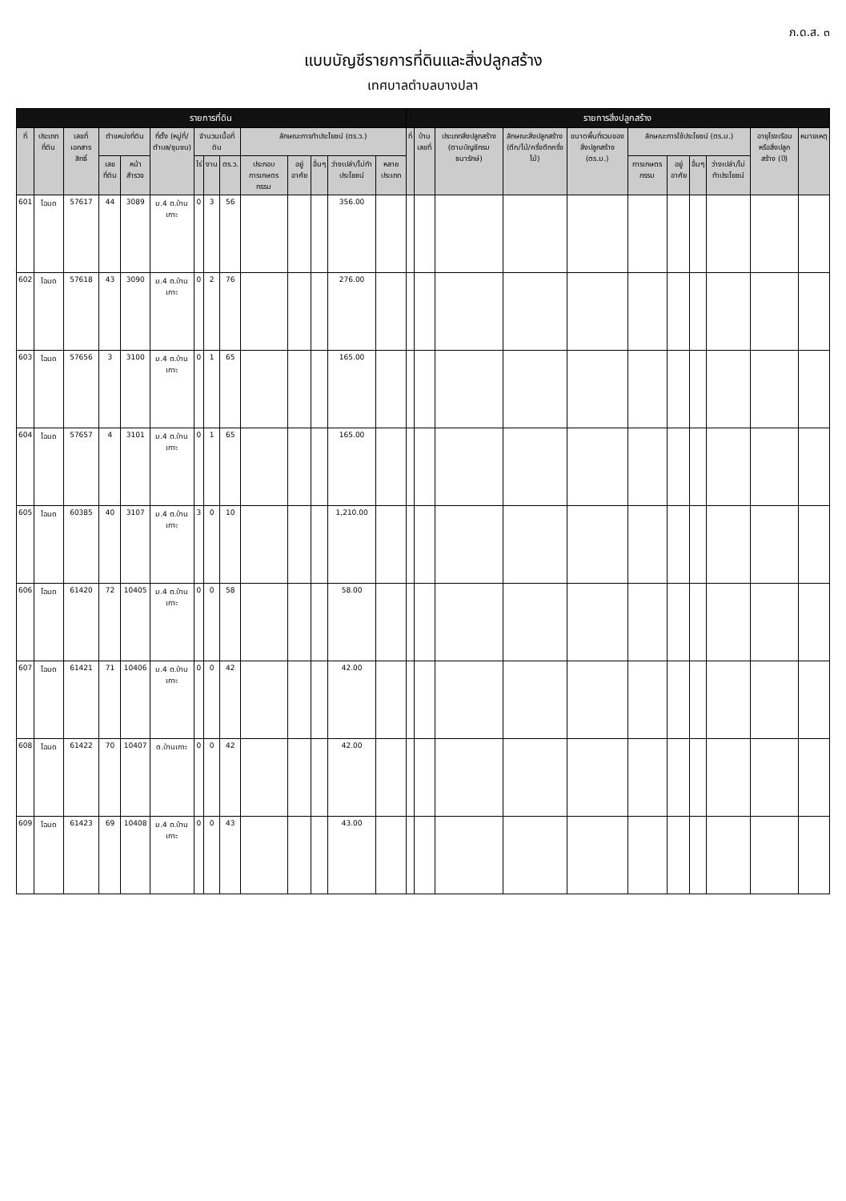ภ.ด.ส. ๓
แบบบัญชีรายการที่ดินและสิ่งปลูกสร้าง
เทศบาลตำบลบางปลา
| รายการที่ดิน | | | | | | | | | | | | | | รายการสิ่งปลูกสร้าง | | | | | | | | | | |
| --- | --- | --- | --- | --- | --- | --- | --- | --- | --- | --- | --- | --- | --- | --- | --- | --- | --- | --- | --- | --- | --- | --- | --- | --- |
| ที่ | ประเภทที่ดิน | เลขที่เอกสารสิทธิ์ | ตำแหน่งที่ดิน | | ที่ตั้ง (หมู่ที่/ตำบล/ชุมชน) | จำนวนเนื้อที่ดิน | | | ลักษณะการทำประโยชน์ (ตร.ว.) | | | | | ที่ | บ้านเลขที่ | ประเภทสิ่งปลูกสร้าง (ตามบัญชีกรมธนารักษ์) | ลักษณะสิ่งปลูกสร้าง (ตึก/ไม้/ครึ่งตึกครึ่งไม้) | ขนาดพื้นที่รวมของสิ่งปลูกสร้าง (ตร.ม.) | ลักษณะการใช้ประโยชน์ (ตร.ม.) | | | | อายุโรงเรือนหรือสิ่งปลูกสร้าง (ปี) | หมายเหตุ |
| | | | เลขที่ดิน | หน้าสำรวจ | | ไร่ | งาน | ตร.ว. | ประกอบการเกษตรกรรม | อยู่อาศัย | อื่นๆ | ว่างเปล่า/ไม่ทำประโยชน์ | หลายประเภท | | | | | | การเกษตรกรรม | อยู่อาศัย | อื่นๆ | ว่างเปล่า/ไม่ทำประโยชน์ | | |
| 601 | โฉนด | 57617 | 44 | 3089 | ม.4 ต.บ้านเกาะ | 0 | 3 | 56 | | | | 356.00 | | | | | | | | | | | | |
| 602 | โฉนด | 57618 | 43 | 3090 | ม.4 ต.บ้านเกาะ | 0 | 2 | 76 | | | | 276.00 | | | | | | | | | | | | |
| 603 | โฉนด | 57656 | 3 | 3100 | ม.4 ต.บ้านเกาะ | 0 | 1 | 65 | | | | 165.00 | | | | | | | | | | | | |
| 604 | โฉนด | 57657 | 4 | 3101 | ม.4 ต.บ้านเกาะ | 0 | 1 | 65 | | | | 165.00 | | | | | | | | | | | | |
| 605 | โฉนด | 60385 | 40 | 3107 | ม.4 ต.บ้านเกาะ | 3 | 0 | 10 | | | | 1,210.00 | | | | | | | | | | | | |
| 606 | โฉนด | 61420 | 72 | 10405 | ม.4 ต.บ้านเกาะ | 0 | 0 | 58 | | | | 58.00 | | | | | | | | | | | | |
| 607 | โฉนด | 61421 | 71 | 10406 | ม.4 ต.บ้านเกาะ | 0 | 0 | 42 | | | | 42.00 | | | | | | | | | | | | |
| 608 | โฉนด | 61422 | 70 | 10407 | ต.บ้านเกาะ | 0 | 0 | 42 | | | | 42.00 | | | | | | | | | | | | |
| 609 | โฉนด | 61423 | 69 | 10408 | ม.4 ต.บ้านเกาะ | 0 | 0 | 43 | | | | 43.00 | | | | | | | | | | | | |